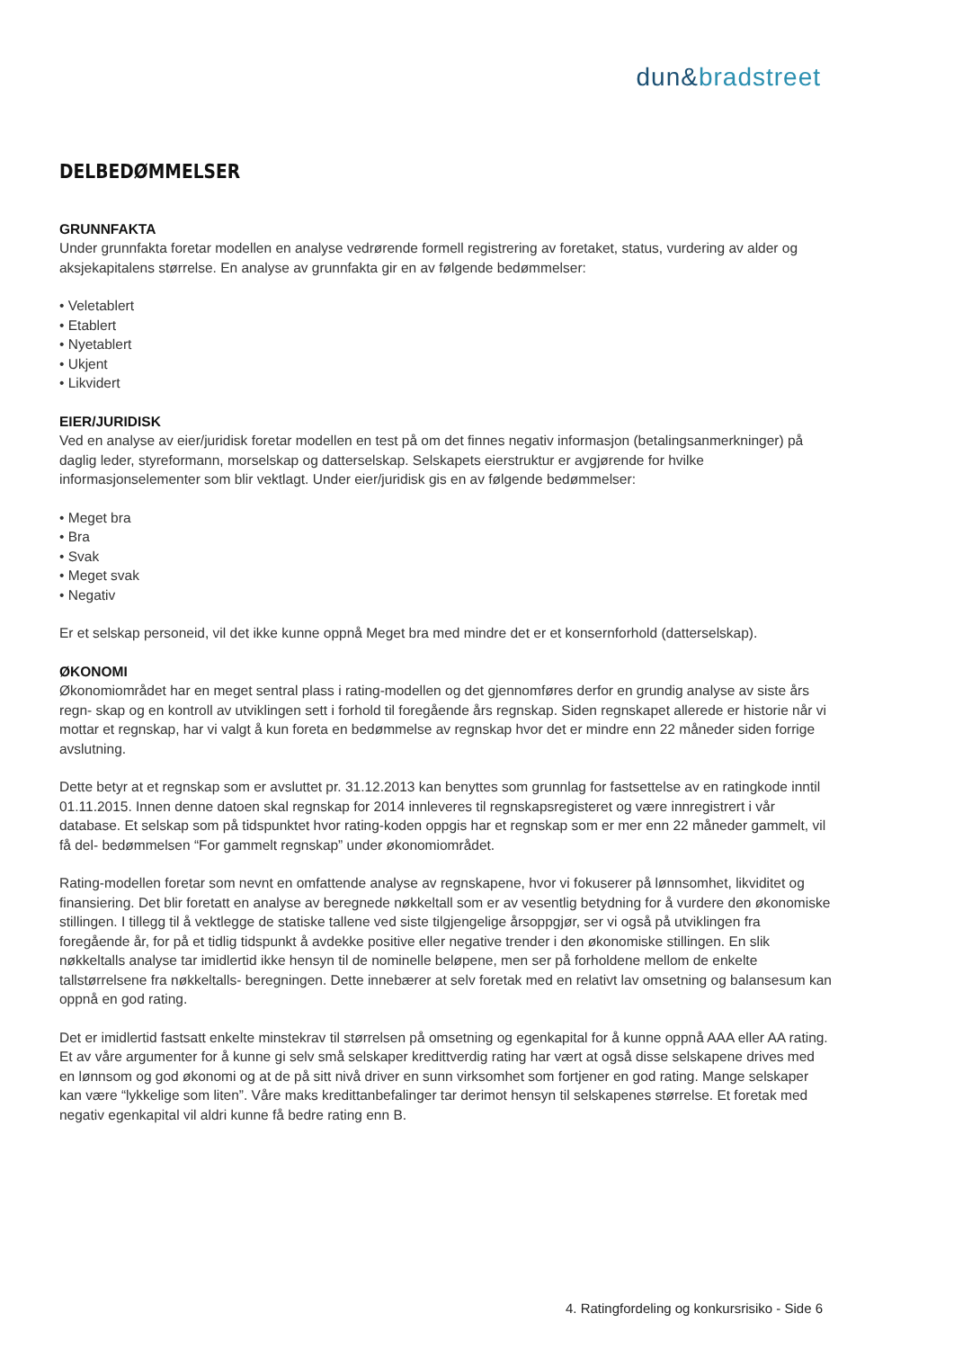dun&bradstreet
DELBEDØMMELSER
GRUNNFAKTA
Under grunnfakta foretar modellen en analyse vedrørende formell registrering av foretaket, status, vurdering av alder og aksjekapitalens størrelse. En analyse av grunnfakta gir en av følgende bedømmelser:
• Veletablert
• Etablert
• Nyetablert
• Ukjent
• Likvidert
EIER/JURIDISK
Ved en analyse av eier/juridisk foretar modellen en test på om det finnes negativ informasjon (betalingsanmerkninger) på daglig leder, styreformann, morselskap og datterselskap. Selskapets eierstruktur er avgjørende for hvilke informasjonselementer som blir vektlagt. Under eier/juridisk gis en av følgende bedømmelser:
• Meget bra
• Bra
• Svak
• Meget svak
• Negativ
Er et selskap personeid, vil det ikke kunne oppnå Meget bra med mindre det er et konsernforhold (datterselskap).
ØKONOMI
Økonomiområdet har en meget sentral plass i rating-modellen og det gjennomføres derfor en grundig analyse av siste års regn- skap og en kontroll av utviklingen sett i forhold til foregående års regnskap. Siden regnskapet allerede er historie når vi mottar et regnskap, har vi valgt å kun foreta en bedømmelse av regnskap hvor det er mindre enn 22 måneder siden forrige avslutning.
Dette betyr at et regnskap som er avsluttet pr. 31.12.2013 kan benyttes som grunnlag for fastsettelse av en ratingkode inntil 01.11.2015. Innen denne datoen skal regnskap for 2014 innleveres til regnskapsregisteret og være innregistrert i vår database. Et selskap som på tidspunktet hvor rating-koden oppgis har et regnskap som er mer enn 22 måneder gammelt, vil få del- bedømmelsen “For gammelt regnskap” under økonomiområdet.
Rating-modellen foretar som nevnt en omfattende analyse av regnskapene, hvor vi fokuserer på lønnsomhet, likviditet og finansiering. Det blir foretatt en analyse av beregnede nøkkeltall som er av vesentlig betydning for å vurdere den økonomiske stillingen. I tillegg til å vektlegge de statiske tallene ved siste tilgjengelige årsoppgjør, ser vi også på utviklingen fra foregående år, for på et tidlig tidspunkt å avdekke positive eller negative trender i den økonomiske stillingen. En slik nøkkeltalls analyse tar imidlertid ikke hensyn til de nominelle beløpene, men ser på forholdene mellom de enkelte tallstørrelsene fra nøkkeltalls- beregningen. Dette innebærer at selv foretak med en relativt lav omsetning og balansesum kan oppnå en god rating.
Det er imidlertid fastsatt enkelte minstekrav til størrelsen på omsetning og egenkapital for å kunne oppnå AAA eller AA rating. Et av våre argumenter for å kunne gi selv små selskaper kredittverdig rating har vært at også disse selskapene drives med en lønnsom og god økonomi og at de på sitt nivå driver en sunn virksomhet som fortjener en god rating. Mange selskaper kan være “lykkelige som liten”. Våre maks kredittanbefalinger tar derimot hensyn til selskapenes størrelse. Et foretak med negativ egenkapital vil aldri kunne få bedre rating enn B.
4. Ratingfordeling og konkursrisiko - Side 6